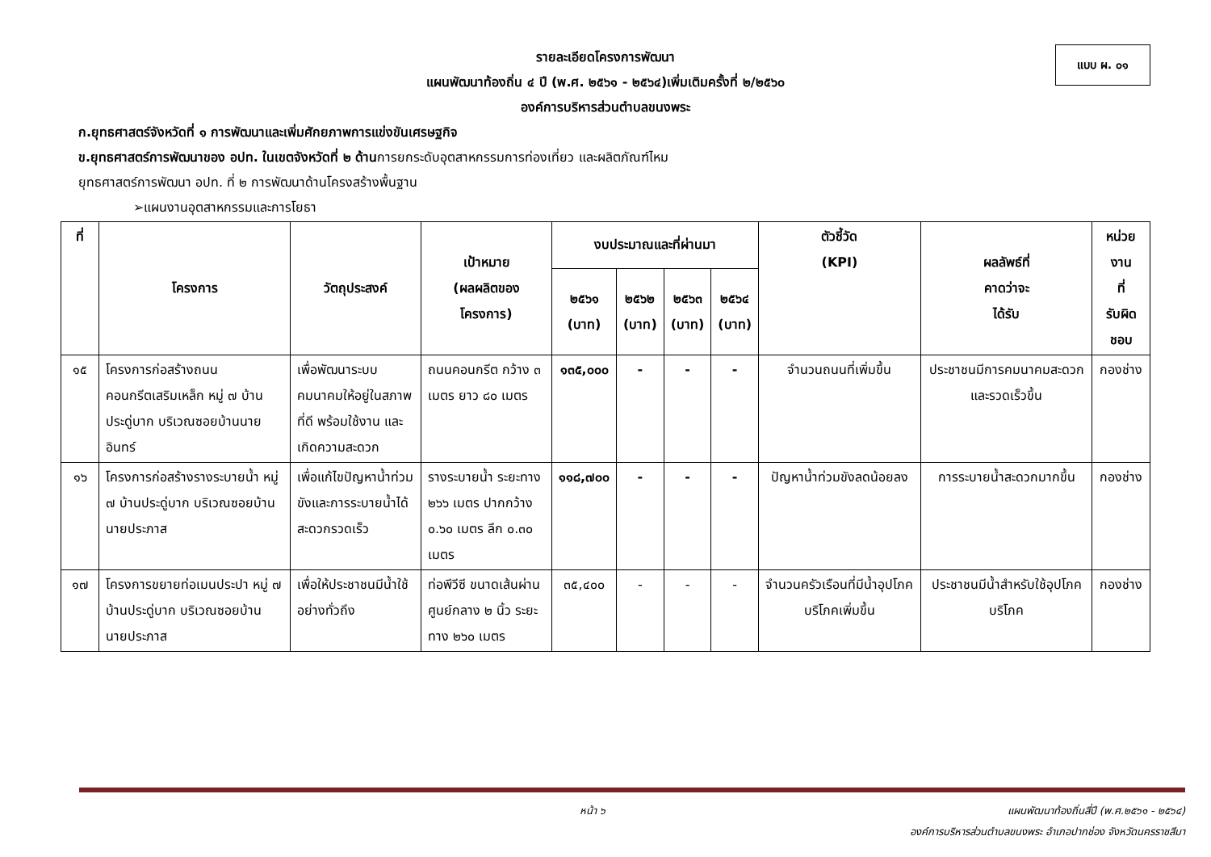รายละเอียดโครงการพัฒนา
แผนพัฒนาท้องถิ่น ๔ ปี (พ.ศ. ๒๕๖๑ - ๒๕๖๔)เพิ่มเติมครั้งที่ ๒/๒๕๖๐
องค์การบริหารส่วนตำบลขนงพระ
แบบ ผ. ๐๑
ก.ยุทธศาสตร์จังหวัดที่ ๑ การพัฒนาและเพิ่มศักยภาพการแข่งขันเศรษฐกิจ
ข.ยุทธศาสตร์การพัฒนาของ อปท. ในเขตจังหวัดที่ ๒ ด้านการยกระดับอุตสาหกรรมการท่องเที่ยว และผลิตภัณฑ์ไหม
ยุทธศาสตร์การพัฒนา อปท. ที่ ๒ การพัฒนาด้านโครงสร้างพื้นฐาน
➢แผนงานอุตสาหกรรมและการโยธา
| ที่ | โครงการ | วัตถุประสงค์ | เป้าหมาย (ผลผลิตของ โครงการ) | งบประมาณและที่ผ่านมา | | | | ตัวชี้วัด (KPI) | ผลลัพธ์ที่ คาดว่าจะ ได้รับ | หน่วยงาน ที่ รับผิดชอบ |
| --- | --- | --- | --- | --- | --- | --- | --- | --- | --- | --- |
| | | | | ๒๕๖๑ (บาท) | ๒๕๖๒ (บาท) | ๒๕๖๓ (บาท) | ๒๕๖๔ (บาท) | | | |
| ๑๕ | โครงการก่อสร้างถนนคอนกรีตเสริมเหล็ก หมู่ ๗ บ้านประดู่บาก บริเวณซอยบ้านนายอินทร์ | เพื่อพัฒนาระบบคมนาคมให้อยู่ในสภาพที่ดี พร้อมใช้งาน และเกิดความสะดวก | ถนนคอนกรีต กว้าง ๓ เมตร ยาว ๘๐ เมตร | ๑๓๕,๐๐๐ | - | - | - | จำนวนถนนที่เพิ่มขึ้น | ประชาชนมีการคมนาคมสะดวกและรวดเร็วขึ้น | กองช่าง |
| ๑๖ | โครงการก่อสร้างรางระบายน้ำ หมู่ ๗ บ้านประดู่บาก บริเวณซอยบ้านนายประภาส | เพื่อแก้ไขปัญหาน้ำท่วมขังและการระบายน้ำได้สะดวกรวดเร็ว | รางระบายน้ำ ระยะทาง ๒๖๖ เมตร ปากกว้าง ๐.๖๐ เมตร ลึก ๐.๓๐ เมตร | ๑๑๘,๗๐๐ | - | - | - | ปัญหาน้ำท่วมขังลดน้อยลง | การระบายน้ำสะดวกมากขึ้น | กองช่าง |
| ๑๗ | โครงการขยายท่อเมนประปา หมู่ ๗ บ้านประดู่บาก บริเวณซอยบ้านนายประภาส | เพื่อให้ประชาชนมีน้ำใช้อย่างทั่วถึง | ท่อพีวีซี ขนาดเส้นผ่านศูนย์กลาง ๒ นิ้ว ระยะทาง ๒๖๐ เมตร | ๓๕,๔๐๐ | - | - | - | จำนวนครัวเรือนที่มีน้ำอุปโภคบริโภคเพิ่มขึ้น | ประชาชนมีน้ำสำหรับใช้อุปโภคบริโภค | กองช่าง |
หน้า ๖ แผนพัฒนาท้องถิ่นสี่ปี (พ.ศ.๒๕๖๑ - ๒๕๖๔)
องค์การบริหารส่วนตำบลขนงพระ อำเภอปากช่อง จังหวัดนครราชสีมา